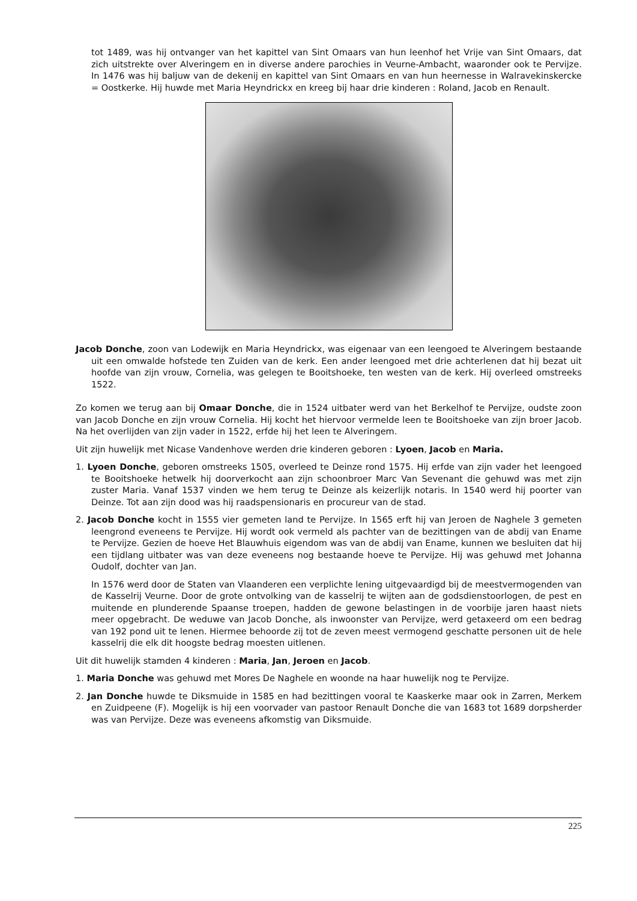tot 1489, was hij ontvanger van het kapittel van Sint Omaars van hun leenhof het Vrije van Sint Omaars, dat zich uitstrekte over Alveringem en in diverse andere parochies in Veurne-Ambacht, waaronder ook te Pervijze. In 1476 was hij baljuw van de dekenij en kapittel van Sint Omaars en van hun heernesse in Walravekinskercke = Oostkerke. Hij huwde met Maria Heyndrickx en kreeg bij haar drie kinderen : Roland, Jacob en Renault.
Jacob Donche, zoon van Lodewijk en Maria Heyndrickx, was eigenaar van een leengoed te Alveringem bestaande uit een omwalde hofstede ten Zuiden van de kerk. Een ander leengoed met drie achterlenen dat hij bezat uit hoofde van zijn vrouw, Cornelia, was gelegen te Booitshoeke, ten westen van de kerk. Hij overleed omstreeks 1522.
Zo komen we terug aan bij Omaar Donche, die in 1524 uitbater werd van het Berkelhof te Pervijze, oudste zoon van Jacob Donche en zijn vrouw Cornelia. Hij kocht het hiervoor vermelde leen te Booitshoeke van zijn broer Jacob. Na het overlijden van zijn vader in 1522, erfde hij het leen te Alveringem.
Uit zijn huwelijk met Nicase Vandenhove werden drie kinderen geboren : Lyoen, Jacob en Maria.
1. Lyoen Donche, geboren omstreeks 1505, overleed te Deinze rond 1575. Hij erfde van zijn vader het leengoed te Booitshoeke hetwelk hij doorverkocht aan zijn schoonbroer Marc Van Sevenant die gehuwd was met zijn zuster Maria. Vanaf 1537 vinden we hem terug te Deinze als keizerlijk notaris. In 1540 werd hij poorter van Deinze. Tot aan zijn dood was hij raadspensionaris en procureur van de stad.
2. Jacob Donche kocht in 1555 vier gemeten land te Pervijze. In 1565 erft hij van Jeroen de Naghele 3 gemeten leengrond eveneens te Pervijze. Hij wordt ook vermeld als pachter van de bezittingen van de abdij van Ename te Pervijze. Gezien de hoeve Het Blauwhuis eigendom was van de abdij van Ename, kunnen we besluiten dat hij een tijdlang uitbater was van deze eveneens nog bestaande hoeve te Pervijze. Hij was gehuwd met Johanna Oudolf, dochter van Jan.
In 1576 werd door de Staten van Vlaanderen een verplichte lening uitgevaardigd bij de meestvermogenden van de Kasselrij Veurne. Door de grote ontvolking van de kasselrij te wijten aan de godsdienstoorlogen, de pest en muitende en plunderende Spaanse troepen, hadden de gewone belastingen in de voorbije jaren haast niets meer opgebracht. De weduwe van Jacob Donche, als inwoonster van Pervijze, werd getaxeerd om een bedrag van 192 pond uit te lenen. Hiermee behoorde zij tot de zeven meest vermogend geschatte personen uit de hele kasselrij die elk dit hoogste bedrag moesten uitlenen.
Uit dit huwelijk stamden 4 kinderen : Maria, Jan, Jeroen en Jacob.
1. Maria Donche was gehuwd met Mores De Naghele en woonde na haar huwelijk nog te Pervijze.
2. Jan Donche huwde te Diksmuide in 1585 en had bezittingen vooral te Kaaskerke maar ook in Zarren, Merkem en Zuidpeene (F). Mogelijk is hij een voorvader van pastoor Renault Donche die van 1683 tot 1689 dorpsherder was van Pervijze. Deze was eveneens afkomstig van Diksmuide.
225